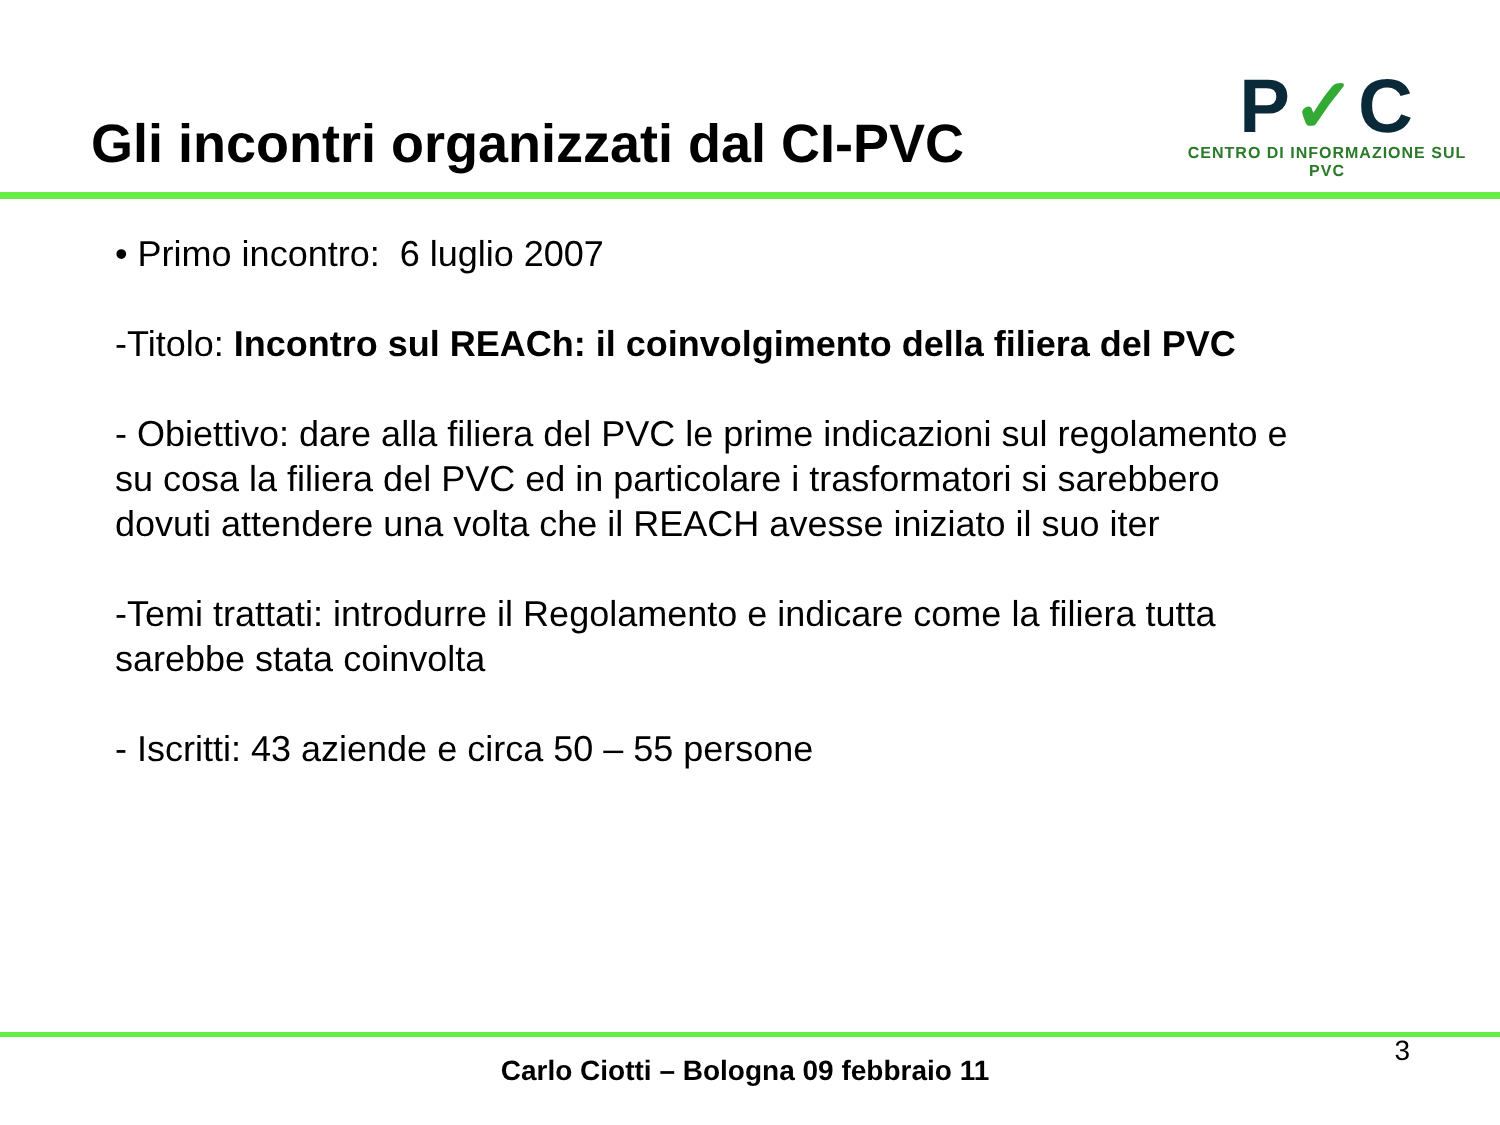Gli incontri organizzati dal CI-PVC
P✓C
CENTRO DI INFORMAZIONE SUL PVC
• Primo incontro: 6 luglio 2007
-Titolo: Incontro sul REACh: il coinvolgimento della filiera del PVC
- Obiettivo: dare alla filiera del PVC le prime indicazioni sul regolamento e su cosa la filiera del PVC ed in particolare i trasformatori si sarebbero dovuti attendere una volta che il REACH avesse iniziato il suo iter
-Temi trattati: introdurre il Regolamento e indicare come la filiera tutta sarebbe stata coinvolta
- Iscritti: 43 aziende e circa 50 – 55 persone
3
Carlo Ciotti – Bologna 09 febbraio 11